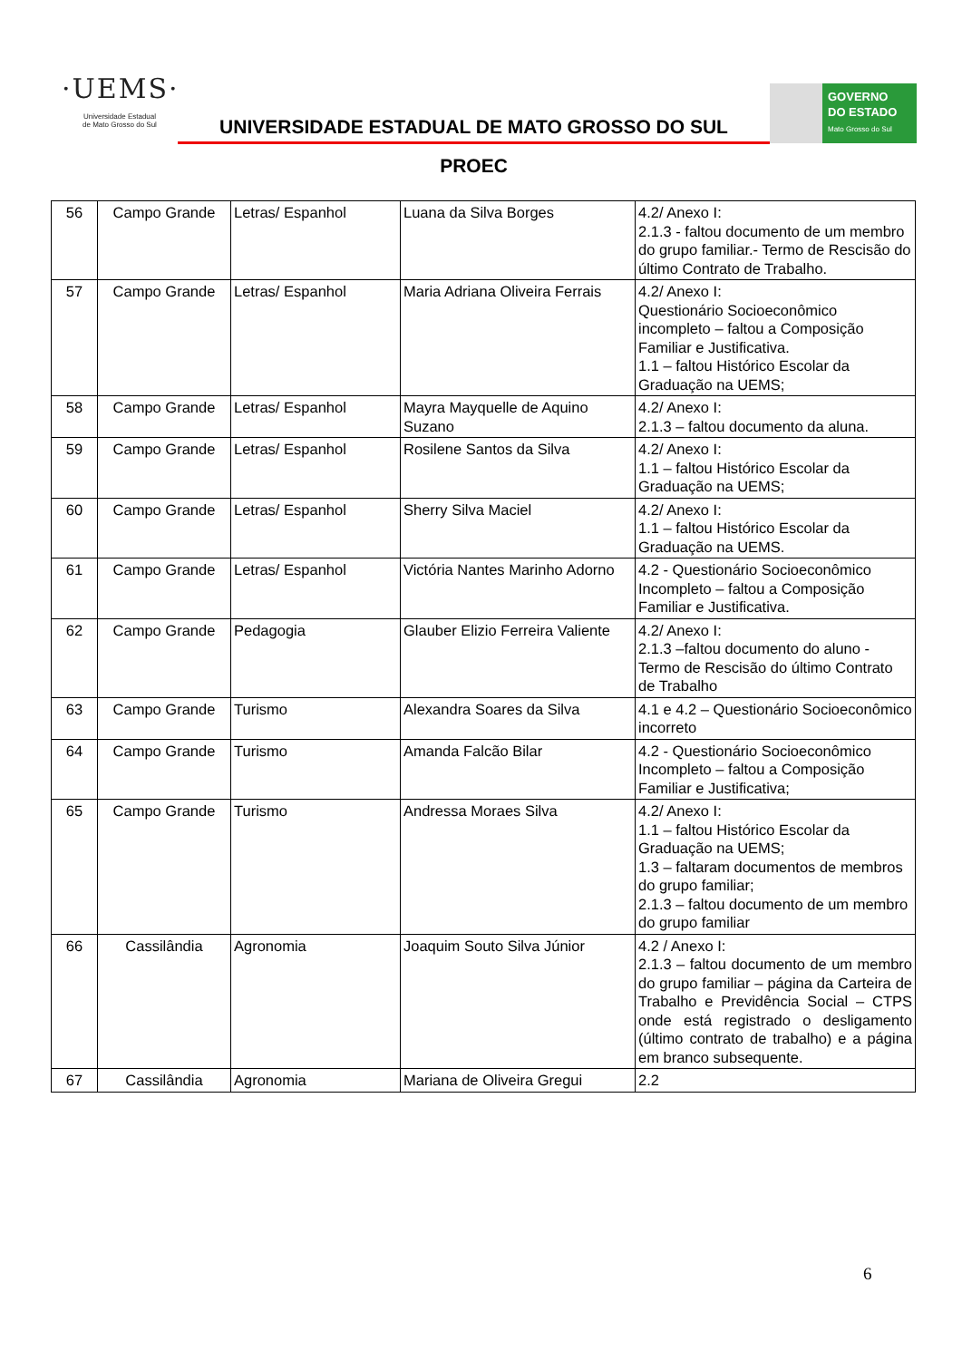·UEMS·
Universidade Estadual
de Mato Grosso do Sul
UNIVERSIDADE ESTADUAL DE MATO GROSSO DO SUL
PROEC
GOVERNO
DO ESTADO
Mato Grosso do Sul
| 56 | Campo Grande | Letras/ Espanhol | Luana da Silva Borges | 4.2/ Anexo I: 2.1.3 - faltou documento de um membro do grupo familiar.- Termo de Rescisão do último Contrato de Trabalho. |
| 57 | Campo Grande | Letras/ Espanhol | Maria Adriana Oliveira Ferrais | 4.2/ Anexo I: Questionário Socioeconômico incompleto – faltou a Composição Familiar e Justificativa. 1.1 – faltou Histórico Escolar da Graduação na UEMS; |
| 58 | Campo Grande | Letras/ Espanhol | Mayra Mayquelle de Aquino Suzano | 4.2/ Anexo I: 2.1.3 – faltou documento da aluna. |
| 59 | Campo Grande | Letras/ Espanhol | Rosilene Santos da Silva | 4.2/ Anexo I: 1.1 – faltou Histórico Escolar da Graduação na UEMS; |
| 60 | Campo Grande | Letras/ Espanhol | Sherry Silva Maciel | 4.2/ Anexo I: 1.1 – faltou Histórico Escolar da Graduação na UEMS. |
| 61 | Campo Grande | Letras/ Espanhol | Victória Nantes Marinho Adorno | 4.2 - Questionário Socioeconômico Incompleto – faltou a Composição Familiar e Justificativa. |
| 62 | Campo Grande | Pedagogia | Glauber Elizio Ferreira Valiente | 4.2/ Anexo I: 2.1.3 –faltou documento do aluno - Termo de Rescisão do último Contrato de Trabalho |
| 63 | Campo Grande | Turismo | Alexandra Soares da Silva | 4.1 e 4.2 – Questionário Socioeconômico incorreto |
| 64 | Campo Grande | Turismo | Amanda Falcão Bilar | 4.2 - Questionário Socioeconômico Incompleto – faltou a Composição Familiar e Justificativa; |
| 65 | Campo Grande | Turismo | Andressa Moraes Silva | 4.2/ Anexo I: 1.1 – faltou Histórico Escolar da Graduação na UEMS; 1.3 – faltaram documentos de membros do grupo familiar; 2.1.3 – faltou documento de um membro do grupo familiar |
| 66 | Cassilândia | Agronomia | Joaquim Souto Silva Júnior | 4.2 / Anexo I: 2.1.3 – faltou documento de um membro do grupo familiar – página da Carteira de Trabalho e Previdência Social – CTPS onde está registrado o desligamento (último contrato de trabalho) e a página em branco subsequente. |
| 67 | Cassilândia | Agronomia | Mariana de Oliveira Gregui | 2.2 |
6